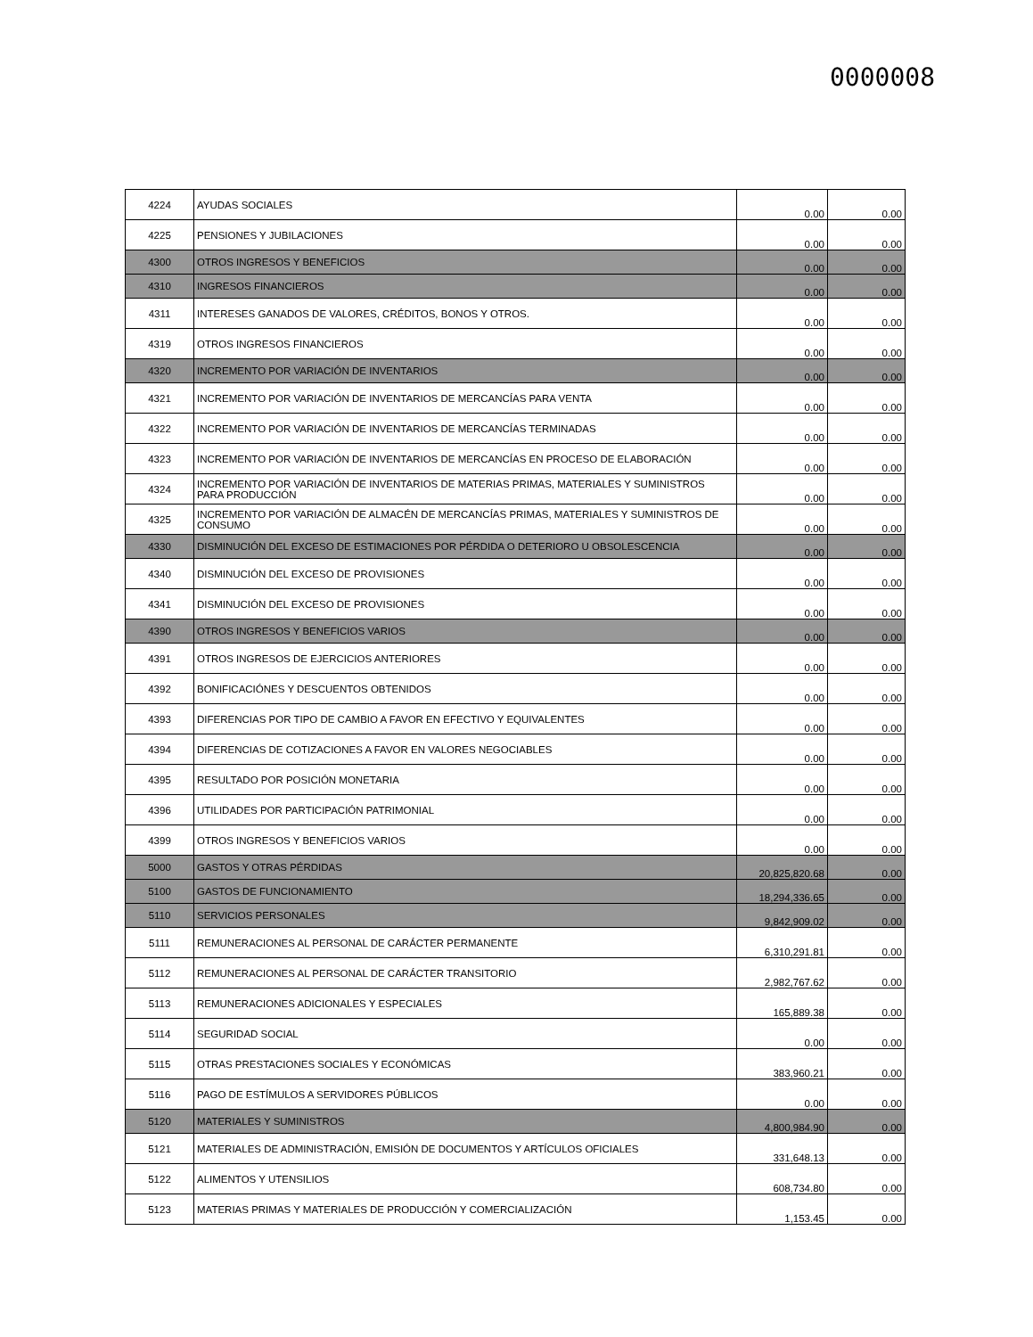0000008
| 4224 | AYUDAS SOCIALES | 0.00 | 0.00 |
| 4225 | PENSIONES Y JUBILACIONES | 0.00 | 0.00 |
| 4300 | OTROS INGRESOS Y BENEFICIOS | 0.00 | 0.00 |
| 4310 | INGRESOS FINANCIEROS | 0.00 | 0.00 |
| 4311 | INTERESES GANADOS DE VALORES, CRÉDITOS, BONOS Y OTROS. | 0.00 | 0.00 |
| 4319 | OTROS INGRESOS FINANCIEROS | 0.00 | 0.00 |
| 4320 | INCREMENTO POR VARIACIÓN DE INVENTARIOS | 0.00 | 0.00 |
| 4321 | INCREMENTO POR VARIACIÓN DE INVENTARIOS DE MERCANCÍAS PARA VENTA | 0.00 | 0.00 |
| 4322 | INCREMENTO POR VARIACIÓN DE INVENTARIOS DE MERCANCÍAS TERMINADAS | 0.00 | 0.00 |
| 4323 | INCREMENTO POR VARIACIÓN DE INVENTARIOS DE MERCANCÍAS EN PROCESO DE ELABORACIÓN | 0.00 | 0.00 |
| 4324 | INCREMENTO POR VARIACIÓN DE INVENTARIOS DE MATERIAS PRIMAS, MATERIALES Y SUMINISTROS PARA PRODUCCIÓN | 0.00 | 0.00 |
| 4325 | INCREMENTO POR VARIACIÓN DE ALMACÉN DE MERCANCÍAS PRIMAS, MATERIALES Y SUMINISTROS DE CONSUMO | 0.00 | 0.00 |
| 4330 | DISMINUCIÓN DEL EXCESO DE ESTIMACIONES POR PÉRDIDA O DETERIORO U OBSOLESCENCIA | 0.00 | 0.00 |
| 4340 | DISMINUCIÓN DEL EXCESO DE PROVISIONES | 0.00 | 0.00 |
| 4341 | DISMINUCIÓN DEL EXCESO DE PROVISIONES | 0.00 | 0.00 |
| 4390 | OTROS INGRESOS Y BENEFICIOS VARIOS | 0.00 | 0.00 |
| 4391 | OTROS INGRESOS DE EJERCICIOS ANTERIORES | 0.00 | 0.00 |
| 4392 | BONIFICACIÓNES Y DESCUENTOS OBTENIDOS | 0.00 | 0.00 |
| 4393 | DIFERENCIAS POR TIPO DE CAMBIO A FAVOR EN EFECTIVO Y EQUIVALENTES | 0.00 | 0.00 |
| 4394 | DIFERENCIAS DE COTIZACIONES A FAVOR EN VALORES NEGOCIABLES | 0.00 | 0.00 |
| 4395 | RESULTADO POR POSICIÓN MONETARIA | 0.00 | 0.00 |
| 4396 | UTILIDADES POR PARTICIPACIÓN PATRIMONIAL | 0.00 | 0.00 |
| 4399 | OTROS INGRESOS Y BENEFICIOS VARIOS | 0.00 | 0.00 |
| 5000 | GASTOS Y OTRAS PÉRDIDAS | 20,825,820.68 | 0.00 |
| 5100 | GASTOS DE FUNCIONAMIENTO | 18,294,336.65 | 0.00 |
| 5110 | SERVICIOS PERSONALES | 9,842,909.02 | 0.00 |
| 5111 | REMUNERACIONES AL PERSONAL DE CARÁCTER PERMANENTE | 6,310,291.81 | 0.00 |
| 5112 | REMUNERACIONES AL PERSONAL DE CARÁCTER TRANSITORIO | 2,982,767.62 | 0.00 |
| 5113 | REMUNERACIONES ADICIONALES Y ESPECIALES | 165,889.38 | 0.00 |
| 5114 | SEGURIDAD SOCIAL | 0.00 | 0.00 |
| 5115 | OTRAS PRESTACIONES SOCIALES Y ECONÓMICAS | 383,960.21 | 0.00 |
| 5116 | PAGO DE ESTÍMULOS A SERVIDORES PÚBLICOS | 0.00 | 0.00 |
| 5120 | MATERIALES Y SUMINISTROS | 4,800,984.90 | 0.00 |
| 5121 | MATERIALES DE ADMINISTRACIÓN, EMISIÓN DE DOCUMENTOS Y ARTÍCULOS OFICIALES | 331,648.13 | 0.00 |
| 5122 | ALIMENTOS Y UTENSILIOS | 608,734.80 | 0.00 |
| 5123 | MATERIAS PRIMAS Y MATERIALES DE PRODUCCIÓN Y COMERCIALIZACIÓN | 1,153.45 | 0.00 |